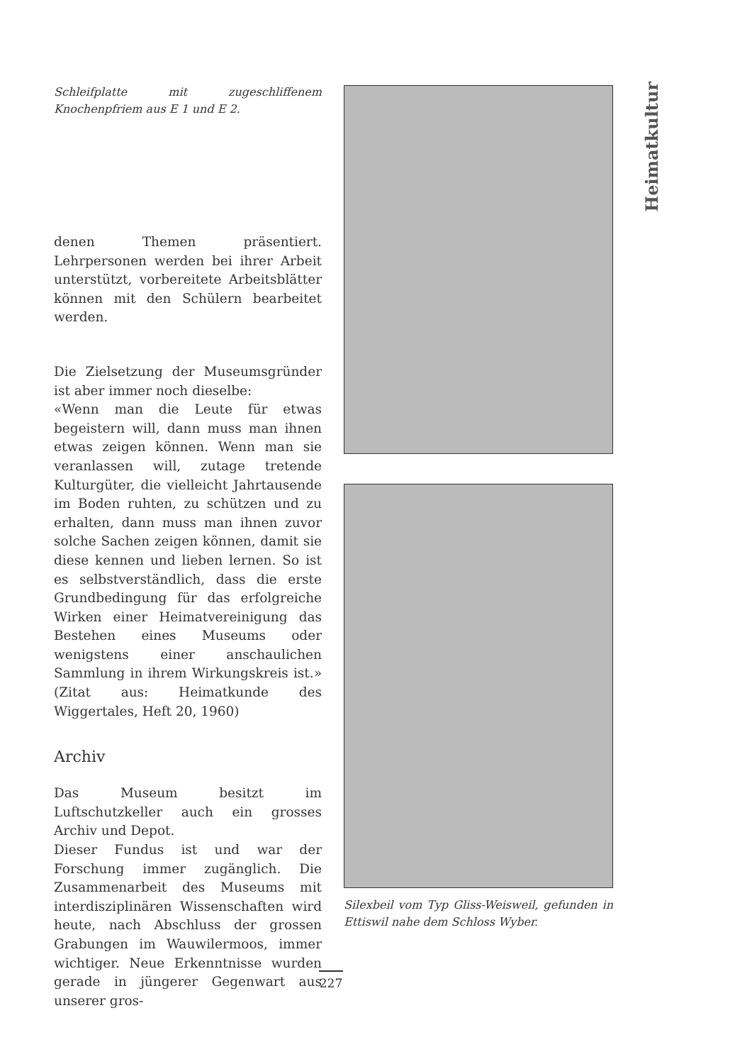Schleifplatte mit zugeschliffenem Knochenpfriem aus E 1 und E 2.
denen Themen präsentiert. Lehrpersonen werden bei ihrer Arbeit unterstützt, vorbereitete Arbeitsblätter können mit den Schülern bearbeitet werden.
Die Zielsetzung der Museumsgründer ist aber immer noch dieselbe:
«Wenn man die Leute für etwas begeistern will, dann muss man ihnen etwas zeigen können. Wenn man sie veranlassen will, zutage tretende Kulturgüter, die vielleicht Jahrtausende im Boden ruhten, zu schützen und zu erhalten, dann muss man ihnen zuvor solche Sachen zeigen können, damit sie diese kennen und lieben lernen. So ist es selbstverständlich, dass die erste Grundbedingung für das erfolgreiche Wirken einer Heimatvereinigung das Bestehen eines Museums oder wenigstens einer anschaulichen Sammlung in ihrem Wirkungskreis ist.» (Zitat aus: Heimatkunde des Wiggertales, Heft 20, 1960)
Archiv
Das Museum besitzt im Luftschutzkeller auch ein grosses Archiv und Depot.
Dieser Fundus ist und war der Forschung immer zugänglich. Die Zusammenarbeit des Museums mit interdisziplinären Wissenschaften wird heute, nach Abschluss der grossen Grabungen im Wauwilermoos, immer wichtiger. Neue Erkenntnisse wurden gerade in jüngerer Gegenwart aus unserer gros-
Silexbeil vom Typ Gliss-Weisweil, gefunden in Ettiswil nahe dem Schloss Wyber.
Heimatkultur
227